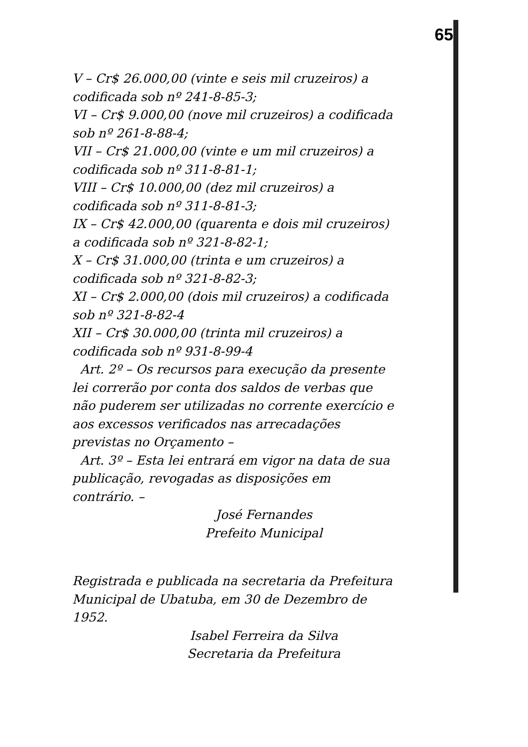65
V – Cr$ 26.000,00 (vinte e seis mil cruzeiros) a codificada sob nº 241-8-85-3;
VI – Cr$ 9.000,00 (nove mil cruzeiros) a codificada sob nº 261-8-88-4;
VII – Cr$ 21.000,00 (vinte e um mil cruzeiros) a codificada sob nº 311-8-81-1;
VIII – Cr$ 10.000,00 (dez mil cruzeiros) a codificada sob nº 311-8-81-3;
IX – Cr$ 42.000,00 (quarenta e dois mil cruzeiros) a codificada sob nº 321-8-82-1;
X – Cr$ 31.000,00 (trinta e um cruzeiros) a codificada sob nº 321-8-82-3;
XI – Cr$ 2.000,00 (dois mil cruzeiros) a codificada sob nº 321-8-82-4
XII – Cr$ 30.000,00 (trinta mil cruzeiros) a codificada sob nº 931-8-99-4
Art. 2º – Os recursos para execução da presente lei correrão por conta dos saldos de verbas que não puderem ser utilizadas no corrente exercício e aos excessos verificados nas arrecadações previstas no Orçamento –
Art. 3º – Esta lei entrará em vigor na data de sua publicação, revogadas as disposições em contrário. –
José Fernandes
Prefeito Municipal
Registrada e publicada na secretaria da Prefeitura Municipal de Ubatuba, em 30 de Dezembro de 1952.
Isabel Ferreira da Silva
Secretaria da Prefeitura